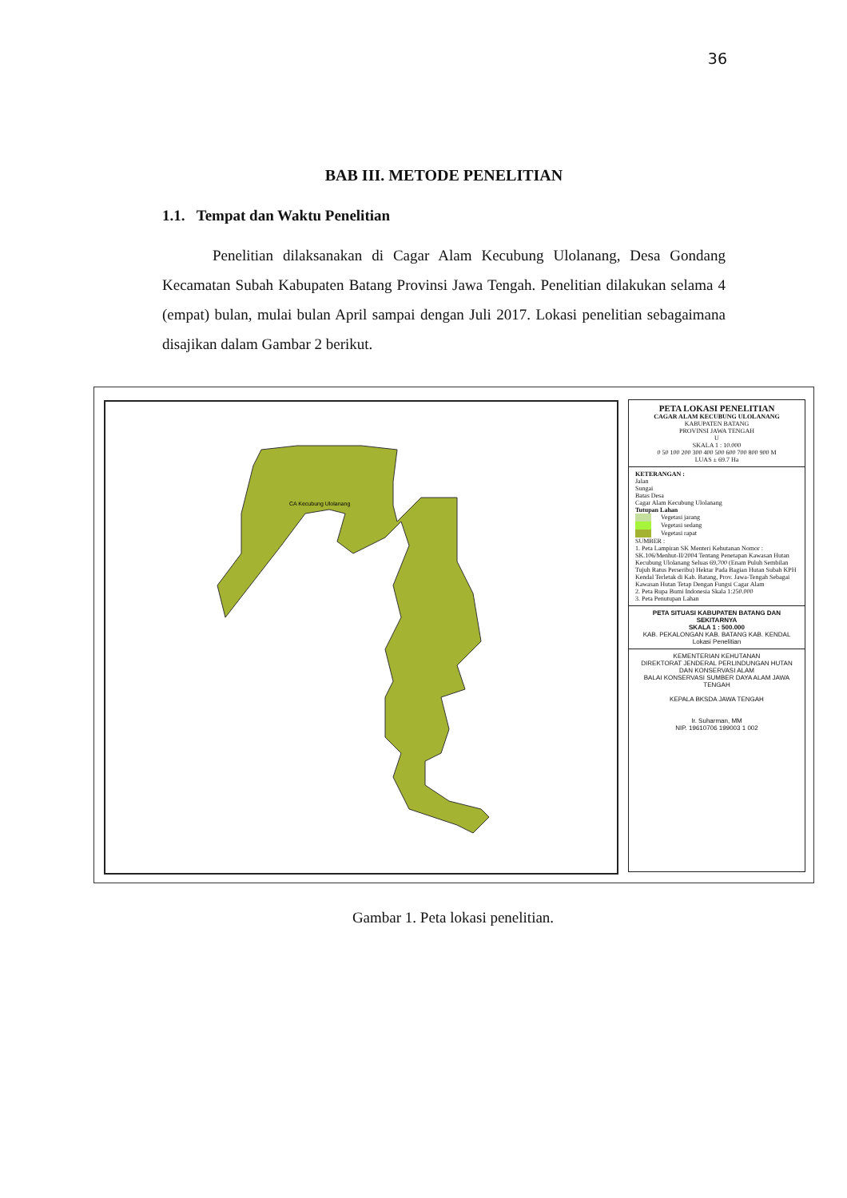36
BAB III. METODE PENELITIAN
1.1. Tempat dan Waktu Penelitian
Penelitian dilaksanakan di Cagar Alam Kecubung Ulolanang, Desa Gondang Kecamatan Subah Kabupaten Batang Provinsi Jawa Tengah. Penelitian dilakukan selama 4 (empat) bulan, mulai bulan April sampai dengan Juli 2017. Lokasi penelitian sebagaimana disajikan dalam Gambar 2 berikut.
CA Kecubung Ulolanang
PETA LOKASI PENELITIAN
CAGAR ALAM KECUBUNG ULOLANANG
KABUPATEN BATANG
PROVINSI JAWA TENGAH
U
SKALA 1 : 10.000
0 50 100 200 300 400 500 600 700 800 900 M
LUAS ± 69.7 Ha
KETERANGAN :
Jalan
Sungai
Batas Desa
Cagar Alam Kecubung Ulolanang
Tutupan Lahan
Vegetasi jarang
Vegetasi sedang
Vegetasi rapat
SUMBER :
1. Peta Lampiran SK Menteri Kehutanan Nomor : SK.106/Menhut-II/2004 Tentang Penetapan Kawasan Hutan Kecubung Ulolanang Seluas 69,700 (Enam Puluh Sembilan Tujuh Ratus Perseribu) Hektar Pada Bagian Hutan Subah KPH Kendal Terletak di Kab. Batang, Prov. Jawa-Tengah Sebagai Kawasan Hutan Tetap Dengan Fungsi Cagar Alam
2. Peta Rupa Bumi Indonesia Skala 1:250.000
3. Peta Penutupan Lahan
PETA SITUASI KABUPATEN BATANG DAN SEKITARNYA
SKALA 1 : 500.000
KAB. PEKALONGAN KAB. BATANG KAB. KENDAL
Lokasi Penelitian
KEMENTERIAN KEHUTANAN
DIREKTORAT JENDERAL PERLINDUNGAN HUTAN DAN KONSERVASI ALAM
BALAI KONSERVASI SUMBER DAYA ALAM JAWA TENGAH
KEPALA BKSDA JAWA TENGAH
Ir. Suharman, MM
NIP. 19610706 199003 1 002
Gambar 1. Peta lokasi penelitian.